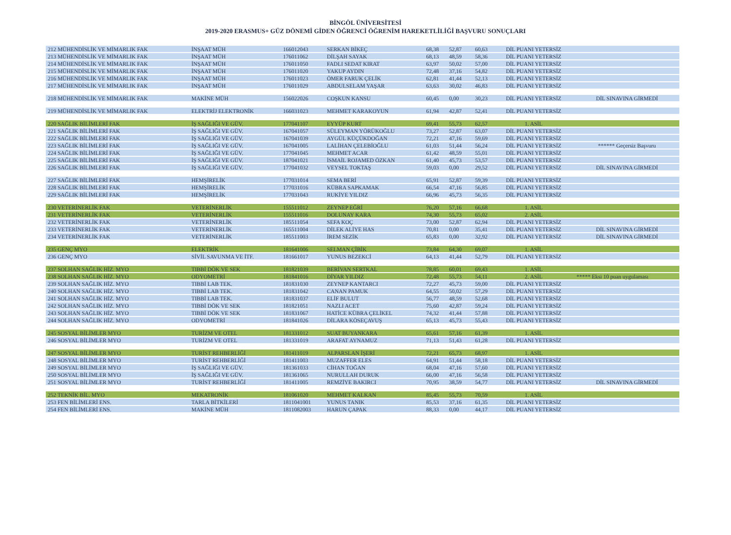BİNGÖL ÜNİVERSİTESİ
2019-2020 ERASMUS+ GÜZ DÖNEMİ GİDEN ÖĞRENCİ ÖĞRENİM HAREKETLİLİĞİ BAŞVURU SONUÇLARI
| 212 MÜHENDİSLİK VE MİMARLIK FAK | İNŞAAT MÜH | 166012043 | SERKAN BİKEÇ | 68,38 | 52,87 | 60,63 | DİL PUANI YETERSİZ | |
| 213 MÜHENDİSLİK VE MİMARLIK FAK | İNŞAAT MÜH | 176011062 | DİLŞAH SAYAK | 68,13 | 48,59 | 58,36 | DİL PUANI YETERSİZ | |
| 214 MÜHENDİSLİK VE MİMARLIK FAK | İNŞAAT MÜH | 176011050 | FADLI SEDAT KIRAT | 63,97 | 50,02 | 57,00 | DİL PUANI YETERSİZ | |
| 215 MÜHENDİSLİK VE MİMARLIK FAK | İNŞAAT MÜH | 176011020 | YAKUP AYDIN | 72,48 | 37,16 | 54,82 | DİL PUANI YETERSİZ | |
| 216 MÜHENDİSLİK VE MİMARLIK FAK | İNŞAAT MÜH | 176011023 | ÖMER FARUK ÇELİK | 62,81 | 41,44 | 52,13 | DİL PUANI YETERSİZ | |
| 217 MÜHENDİSLİK VE MİMARLIK FAK | İNŞAAT MÜH | 176011029 | ABDULSELAM YAŞAR | 63,63 | 30,02 | 46,83 | DİL PUANI YETERSİZ | |
| 218 MÜHENDİSLİK VE MİMARLIK FAK | MAKİNE MÜH | 156022026 | COŞKUN KANSU | 60,45 | 0,00 | 30,23 | DİL PUANI YETERSİZ | DİL SINAVINA GİRMEDİ |
| 219 MÜHENDİSLİK VE MİMARLIK FAK | ELEKTRİJ ELEKTRONİK | 166031023 | MEHMET KARAKOYUN | 61,94 | 42,87 | 52,41 | DİL PUANI YETERSİZ | |
| 220 SAĞLIK BİLİMLERİ FAK | İŞ SAĞLIĞI VE GÜV. | 177041107 | EYYÜP KURT | 69,41 | 55,73 | 62,57 | 1. ASİL | |
| 221 SAĞLIK BİLİMLERİ FAK | İŞ SAĞLIĞI VE GÜV. | 167041057 | SÜLEYMAN YÖRÜKOĞLU | 73,27 | 52,87 | 63,07 | DİL PUANI YETERSİZ | |
| 222 SAĞLIK BİLİMLERİ FAK | İŞ SAĞLIĞI VE GÜV. | 167041039 | AYGÜL KÜÇÜKDOĞAN | 72,21 | 47,16 | 59,69 | DİL PUANI YETERSİZ | |
| 223 SAĞLIK BİLİMLERİ FAK | İŞ SAĞLIĞI VE GÜV. | 167041005 | LALİHAN ÇELEBİOĞLU | 61,03 | 51,44 | 56,24 | DİL PUANI YETERSİZ | ****** Geçersiz Başvuru |
| 224 SAĞLIK BİLİMLERİ FAK | İŞ SAĞLIĞI VE GÜV. | 177041045 | MEHMET ACAR | 61,42 | 48,59 | 55,01 | DİL PUANI YETERSİZ | |
| 225 SAĞLIK BİLİMLERİ FAK | İŞ SAĞLIĞI VE GÜV. | 187041021 | İSMAİL ROJAMED ÖZKAN | 61,40 | 45,73 | 53,57 | DİL PUANI YETERSİZ | |
| 226 SAĞLIK BİLİMLERİ FAK | İŞ SAĞLIĞI VE GÜV. | 177041032 | VEYSEL TOKTAŞ | 59,03 | 0,00 | 29,52 | DİL PUANI YETERSİZ | DİL SINAVINA GİRMEDİ |
| 227 SAĞLIK BİLİMLERİ FAK | HEMŞİRELİK | 177031014 | SEMA BERİ | 65,91 | 52,87 | 59,39 | DİL PUANI YETERSİZ | |
| 228 SAĞLIK BİLİMLERİ FAK | HEMŞİRELİK | 177031016 | KÜBRA SAPKAMAK | 66,54 | 47,16 | 56,85 | DİL PUANI YETERSİZ | |
| 229 SAĞLIK BİLİMLERİ FAK | HEMŞİRELİK | 177031043 | RUKİYE YILDIZ | 66,96 | 45,73 | 56,35 | DİL PUANI YETERSİZ | |
| 230 VETERİNERLİK FAK | VETERİNERLİK | 155511012 | ZEYNEP EĞRİ | 76,20 | 57,16 | 66,68 | 1. ASİL | |
| 231 VETERİNERLİK FAK | VETERİNERLİK | 155511016 | DOLUNAY KARA | 74,30 | 55,73 | 65,02 | 2. ASİL | |
| 232 VETERİNERLİK FAK | VETERİNERLİK | 185511054 | SEFA KOÇ | 73,00 | 52,87 | 62,94 | DİL PUANI YETERSİZ | |
| 233 VETERİNERLİK FAK | VETERİNERLİK | 165511004 | DİLEK ALİYE HAS | 70,81 | 0,00 | 35,41 | DİL PUANI YETERSİZ | DİL SINAVINA GİRMEDİ |
| 234 VETERİNERLİK FAK | VETERİNERLİK | 185511003 | İREM SEZİK | 65,83 | 0,00 | 32,92 | DİL PUANI YETERSİZ | DİL SINAVINA GİRMEDİ |
| 235 GENÇ MYO | ELEKTRİK | 181641006 | SELMAN ÇİBİK | 73,84 | 64,30 | 69,07 | 1. ASİL | |
| 236 GENÇ MYO | SİVİL SAVUNMA VE İTF. | 181661017 | YUNUS BEZEKCİ | 64,13 | 41,44 | 52,79 | DİL PUANI YETERSİZ | |
| 237 SOLHAN SAĞLIK HİZ. MYO | TIBBİ DÖK VE SEK | 181821039 | BERİVAN SERTKAL | 78,85 | 60,01 | 69,43 | 1. ASİL | |
| 238 SOLHAN SAĞLIK HİZ. MYO | ODYOMETRİ | 181841016 | DİYAR YILDIZ | 72,48 | 55,73 | 54,11 | 2. ASİL | ***** Eksi 10 puan uygulaması |
| 239 SOLHAN SAĞLIK HİZ. MYO | TIBBİ LAB TEK. | 181831030 | ZEYNEP KANTARCI | 72,27 | 45,73 | 59,00 | DİL PUANI YETERSİZ | |
| 240 SOLHAN SAĞLIK HİZ. MYO | TIBBİ LAB TEK. | 181831042 | CANAN PAMUK | 64,55 | 50,02 | 57,29 | DİL PUANI YETERSİZ | |
| 241 SOLHAN SAĞLIK HİZ. MYO | TIBBİ LAB TEK. | 181831037 | ELİF BULUT | 56,77 | 48,59 | 52,68 | DİL PUANI YETERSİZ | |
| 242 SOLHAN SAĞLIK HİZ. MYO | TIBBİ DÖK VE SEK | 181821051 | NAZLI ACET | 75,60 | 42,87 | 59,24 | DİL PUANI YETERSİZ | |
| 243 SOLHAN SAĞLIK HİZ. MYO | TIBBİ DÖK VE SEK | 181831067 | HATİCE KÜBRA ÇELİKEL | 74,32 | 41,44 | 57,88 | DİL PUANI YETERSİZ | |
| 244 SOLHAN SAĞLIK HİZ. MYO | ODYOMETRİ | 181841026 | DİLARA KÖSEÇAVUŞ | 65,13 | 45,73 | 55,43 | DİL PUANI YETERSİZ | |
| 245 SOSYAL BİLİMLER MYO | TURİZM VE OTEL | 181331012 | SUAT BUYANKARA | 65,61 | 57,16 | 61,39 | 1. ASİL | |
| 246 SOSYAL BİLİMLER MYO | TURİZM VE OTEL | 181331019 | ARAFAT AYNAMUZ | 71,13 | 51,43 | 61,28 | DİL PUANI YETERSİZ | |
| 247 SOSYAL BİLİMLER MYO | TURİST REHBERLİĞİ | 181411019 | ALPARSLAN İŞERİ | 72,21 | 65,73 | 68,97 | 1. ASİL | |
| 248 SOSYAL BİLİMLER MYO | TURİST REHBERLİĞİ | 181411003 | MUZAFFER ELES | 64,91 | 51,44 | 58,18 | DİL PUANI YETERSİZ | |
| 249 SOSYAL BİLİMLER MYO | İŞ SAĞLIĞI VE GÜV. | 181361033 | CİHAN TOĞAN | 68,04 | 47,16 | 57,60 | DİL PUANI YETERSİZ | |
| 250 SOSYAL BİLİMLER MYO | İŞ SAĞLIĞI VE GÜV. | 181361065 | NURULLAH DURUK | 66,00 | 47,16 | 56,58 | DİL PUANI YETERSİZ | |
| 251 SOSYAL BİLİMLER MYO | TURİST REHBERLİĞİ | 181411005 | REMZİYE BAKIRCI | 70,95 | 38,59 | 54,77 | DİL PUANI YETERSİZ | DİL SINAVINA GİRMEDİ |
| 252 TEKNİK BİL. MYO | MEKATRONİK | 181061020 | MEHMET KALKAN | 85,45 | 55,73 | 70,59 | 1. ASİL | |
| 253 FEN BİLİMLERİ ENS. | TARLA BİTKİLERİ | 1811041001 | YUNUS TANIK | 85,53 | 37,16 | 61,35 | DİL PUANI YETERSİZ | |
| 254 FEN BİLİMLERİ ENS. | MAKİNE MÜH | 1811082003 | HARUN ÇAPAK | 88,33 | 0,00 | 44,17 | DİL PUANI YETERSİZ | |